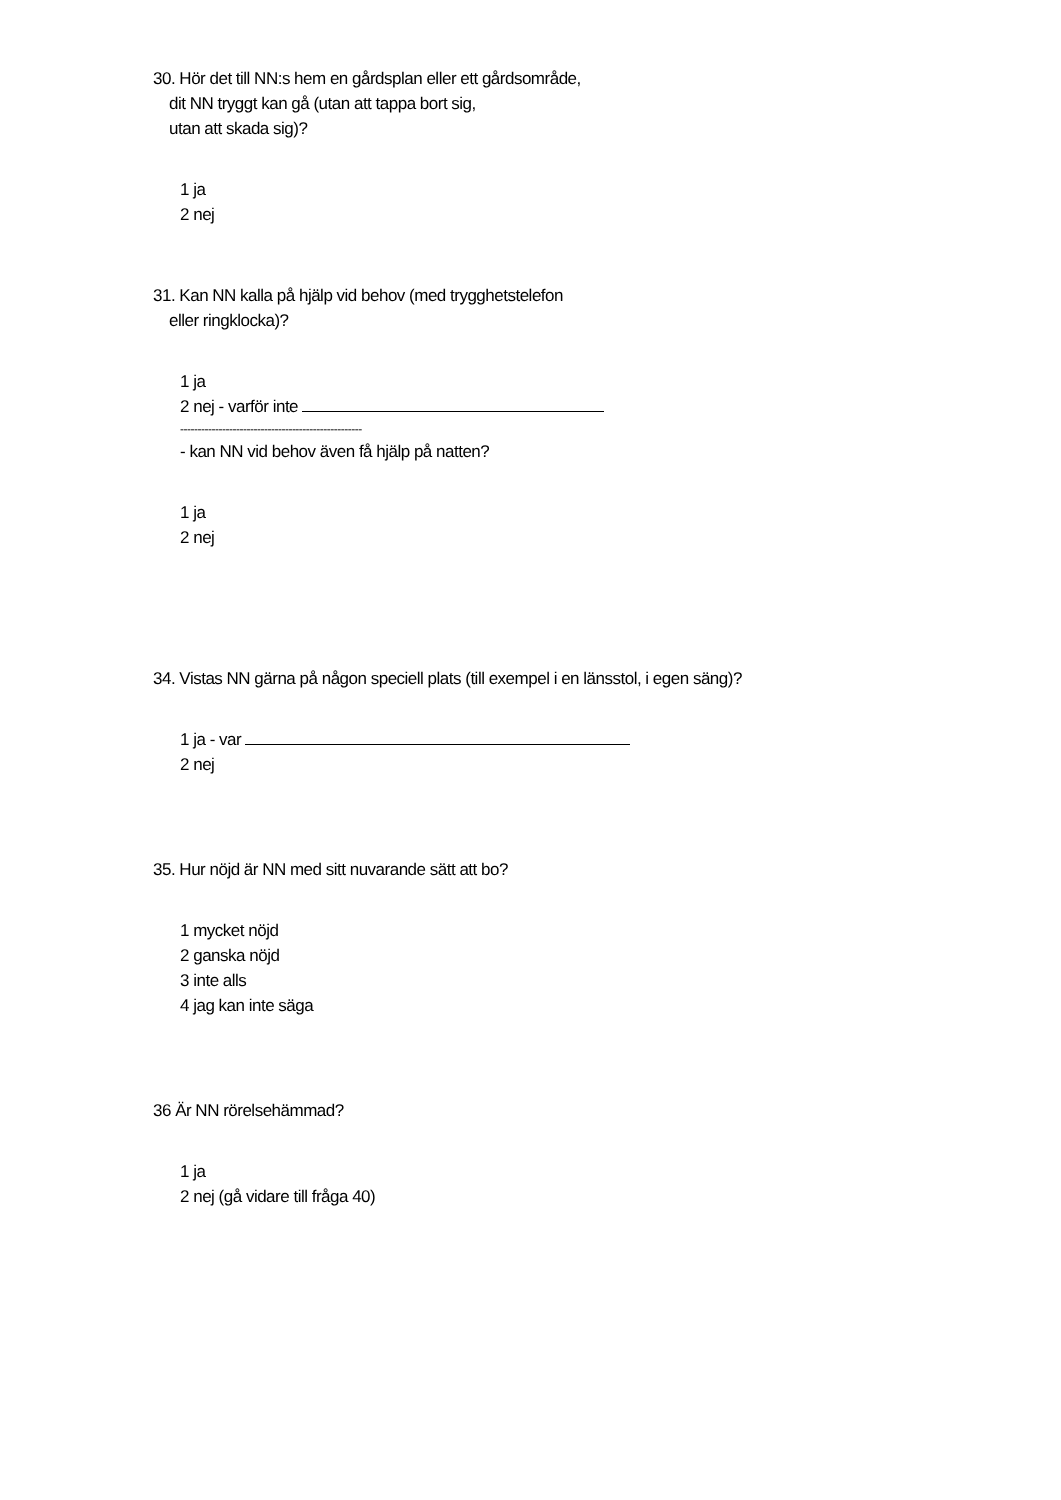30. Hör det till NN:s hem en gårdsplan eller ett gårdsområde,
dit NN tryggt kan gå (utan att tappa bort sig,
utan att skada sig)?
1 ja
2 nej
31. Kan NN kalla på hjälp vid behov (med trygghetstelefon
eller ringklocka)?
1 ja
2 nej - varför inte
----------------------------------------------------
- kan NN vid behov även få hjälp på natten?
1 ja
2 nej
34. Vistas NN gärna på någon speciell plats (till exempel i en länsstol, i egen säng)?
1 ja - var
2 nej
35. Hur nöjd är NN med sitt nuvarande sätt att bo?
1 mycket nöjd
2 ganska nöjd
3 inte alls
4 jag kan inte säga
36 Är NN rörelsehämmad?
1 ja
2 nej (gå vidare till fråga 40)